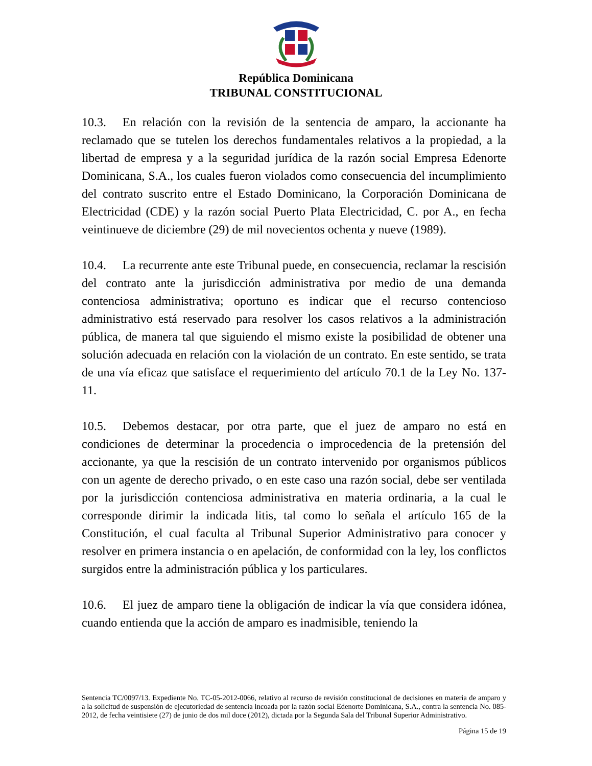República Dominicana
TRIBUNAL CONSTITUCIONAL
10.3. En relación con la revisión de la sentencia de amparo, la accionante ha reclamado que se tutelen los derechos fundamentales relativos a la propiedad, a la libertad de empresa y a la seguridad jurídica de la razón social Empresa Edenorte Dominicana, S.A., los cuales fueron violados como consecuencia del incumplimiento del contrato suscrito entre el Estado Dominicano, la Corporación Dominicana de Electricidad (CDE) y la razón social Puerto Plata Electricidad, C. por A., en fecha veintinueve de diciembre (29) de mil novecientos ochenta y nueve (1989).
10.4. La recurrente ante este Tribunal puede, en consecuencia, reclamar la rescisión del contrato ante la jurisdicción administrativa por medio de una demanda contenciosa administrativa; oportuno es indicar que el recurso contencioso administrativo está reservado para resolver los casos relativos a la administración pública, de manera tal que siguiendo el mismo existe la posibilidad de obtener una solución adecuada en relación con la violación de un contrato. En este sentido, se trata de una vía eficaz que satisface el requerimiento del artículo 70.1 de la Ley No. 137-11.
10.5. Debemos destacar, por otra parte, que el juez de amparo no está en condiciones de determinar la procedencia o improcedencia de la pretensión del accionante, ya que la rescisión de un contrato intervenido por organismos públicos con un agente de derecho privado, o en este caso una razón social, debe ser ventilada por la jurisdicción contenciosa administrativa en materia ordinaria, a la cual le corresponde dirimir la indicada litis, tal como lo señala el artículo 165 de la Constitución, el cual faculta al Tribunal Superior Administrativo para conocer y resolver en primera instancia o en apelación, de conformidad con la ley, los conflictos surgidos entre la administración pública y los particulares.
10.6. El juez de amparo tiene la obligación de indicar la vía que considera idónea, cuando entienda que la acción de amparo es inadmisible, teniendo la
Sentencia TC/0097/13. Expediente No. TC-05-2012-0066, relativo al recurso de revisión constitucional de decisiones en materia de amparo y a la solicitud de suspensión de ejecutoriedad de sentencia incoada por la razón social Edenorte Dominicana, S.A., contra la sentencia No. 085-2012, de fecha veintisiete (27) de junio de dos mil doce (2012), dictada por la Segunda Sala del Tribunal Superior Administrativo.
Página 15 de 19